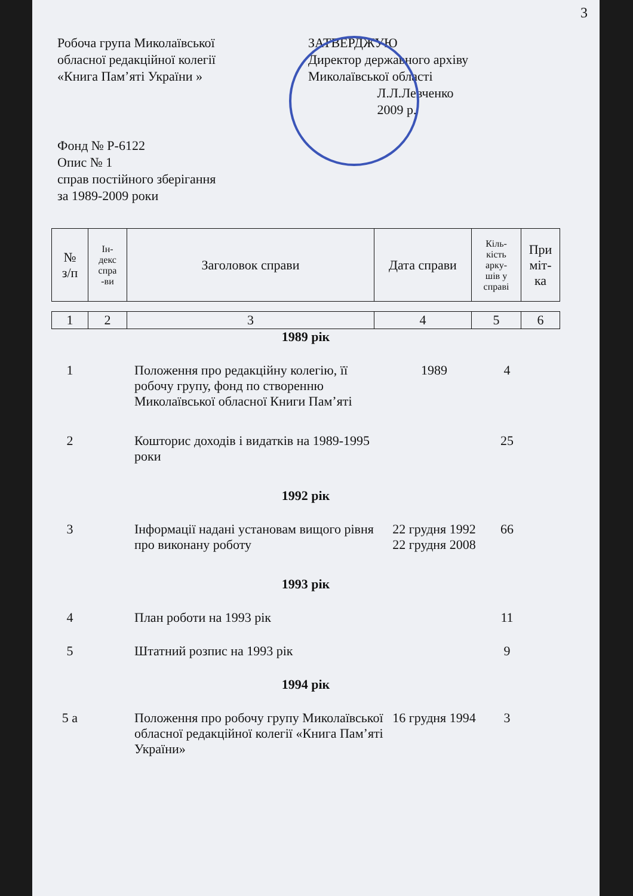3
Робоча група Миколаївської
обласної редакційної колегії
«Книга Пам’яті України »
ЗАТВЕРДЖУЮ
Директор державного архіву
Миколаївської області
Л.Л.Левченко
2009 р.
Фонд № Р-6122
Опис № 1
справ постійного зберігання
за 1989-2009 роки
| № з/п | Ін- декс спра -ви | Заголовок справи | Дата справи | Кіль- кість арку- шів у справі | При міт- ка |
| 1 | 2 | 3 | 4 | 5 | 6 |
| 1989 рік | | | | | |
| 1 | | Положення про редакційну колегію, її робочу групу, фонд по створенню Миколаївської обласної Книги Пам’яті | 1989 | 4 | |
| 2 | | Кошторис доходів і видатків на 1989-1995 роки | | 25 | |
| 1992 рік | | | | | |
| 3 | | Інформації надані установам вищого рівня про виконану роботу | 22 грудня 1992 22 грудня 2008 | 66 | |
| 1993 рік | | | | | |
| 4 | | План роботи на 1993 рік | | 11 | |
| 5 | | Штатний розпис на 1993 рік | | 9 | |
| 1994 рік | | | | | |
| 5 а | | Положення про робочу групу Миколаївської обласної редакційної колегії «Книга Пам’яті України» | 16 грудня 1994 | 3 | |